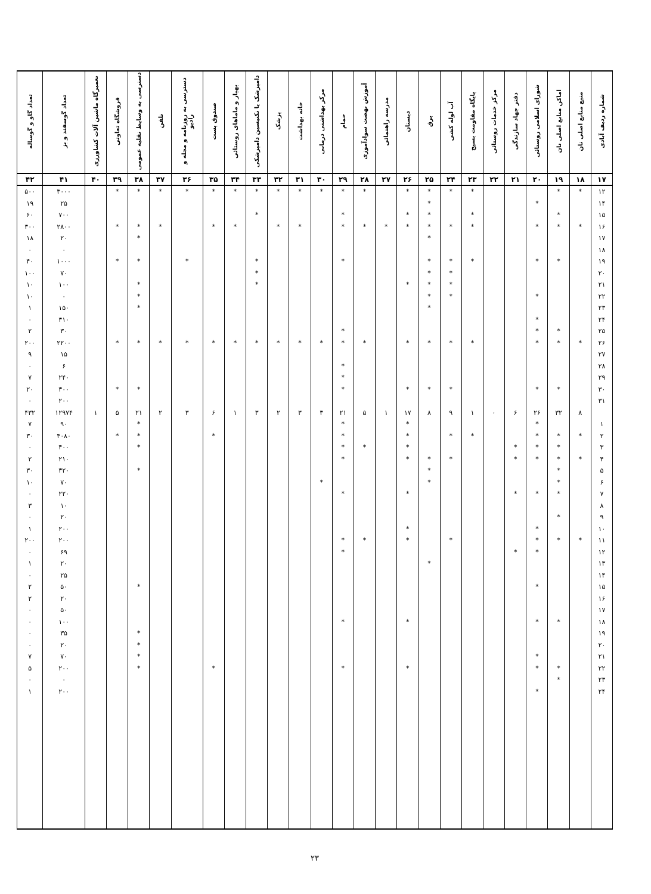| شماره ردیف آبادی | منبع منابع اصلی نان | اماکن منابع اصلی نان | شورای اسلامی روستائی | دفتر جهاد سازندگی | مرکز خدمات روستائی | پایگاه مقاومت بسیج | آب لوله کشی | برق | دبستان | مدرسه راهنمائی | آموزش نهضت سوادآموزی | حمام | مرکز بهداشتی درمانی | خانه بهداشت | پزشک | دامپزشک یا تکنیسین دامپزشکی | بهیار و ماماهای روستائی | صندوق پست | دسترسی به روزنامه و مجله و رادیو | تلفن | دسترسی به وسایط نقلیه عمومی | فروشگاه تعاونی | تعمیرگاه ماشین آلات کشاورزی | تعداد گوسفند و بز | تعداد گاو و گوساله |
| --- | --- | --- | --- | --- | --- | --- | --- | --- | --- | --- | --- | --- | --- | --- | --- | --- | --- | --- | --- | --- | --- | --- | --- | --- | --- |
| ۱۷ | ۱۸ | ۱۹ | ۲۰ | ۲۱ | ۲۲ | ۲۳ | ۲۴ | ۲۵ | ۲۶ | ۲۷ | ۲۸ | ۲۹ | ۳۰ | ۳۱ | ۳۲ | ۳۳ | ۳۴ | ۳۵ | ۳۶ | ۳۷ | ۳۸ | ۳۹ | ۴۰ | ۴۱ | ۴۲ |
| ۱۲ | * | * | | | | * | * | * | * | | * | * | * | * | * | * | * | * | * | * | * | * | | ۳۰۰۰ | ۵۰۰ |
| ۱۴ | | | * | | | | | * | | | | | | | | | | | | | | | | ۲۵ | ۱۹ |
| ۱۵ | | * | | | | * | | * | * | | | * | | | | * | | | | | | | | ۷۰۰ | ۶۰ |
| ۱۶ | * | * | * | | | * | * | * | * | * | * | * | | * | * | | * | * | | * | * | * | | ۲۸۰۰ | ۳۰۰ |
| ۱۷ | | | | | | | | * | | | | | | | | | | | | | * | | | ۲۰ | ۱۸ |
| ۱۸ | | | | | | | | | | | | | | | | | | | | | | | | ۰ | ۰ |
| ۱۹ | | * | * | | | * | * | * | | | | * | | | | * | | | * | | * | * | | ۱۰۰۰ | ۴۰ |
| ۲۰ | | | | | | | * | * | | | | | | | | * | | | | | | | | ۷۰ | ۱۰۰ |
| ۲۱ | | | | | | | * | * | * | | | | | | | * | | | | | * | | | ۱۰۰ | ۱۰ |
| ۲۲ | | | * | | | | * | * | | | | | | | | | | | | | * | | | ۰ | ۱۰ |
| ۲۳ | | | | | | | | * | | | | | | | | | | | | | * | | | ۱۵۰ | ۱ |
| ۲۴ | | | * | | | | | | | | | | | | | | | | | | | | | ۳۱۰ | ۰ |
| ۲۵ | | * | * | | | | | | | | | * | | | | | | | | | | | | ۳۰ | ۲ |
| ۲۶ | * | * | * | | | * | * | * | * | | * | * | * | * | * | * | * | * | * | * | * | * | | ۲۲۰۰ | ۲۰۰ |
| ۲۷ | | | | | | | | | | | | | | | | | | | | | | | | ۱۵ | ۹ |
| ۲۸ | | | | | | | | | | | | * | | | | | | | | | | | | ۶ | ۰ |
| ۲۹ | | | | | | | | | | | | * | | | | | | | | | | | | ۲۴۰ | ۷ |
| ۳۰ | | * | * | | | | * | * | * | | | * | | | | | | | | | * | * | | ۳۰۰ | ۲۰ |
| ۳۱ | | | | | | | | | | | | | | | | | | | | | | | | ۲۰۰ | ۰ |
| | ۸ | ۳۲ | ۲۶ | ۶ | ۰ | ۱ | ۹ | ۸ | ۱۷ | ۱ | ۵ | ۲۱ | ۳ | ۳ | ۲ | ۳ | ۱ | ۶ | ۳ | ۲ | ۲۱ | ۵ | ۱ | ۱۲۹۷۴ | ۴۳۲ |
| ۱ | | | * | | | | | | * | | | * | | | | | | | | | * | | | ۹۰ | ۷ |
| ۲ | * | * | * | | | * | * | | * | | | * | | | | | | * | | | * | * | | ۴۰۸۰ | ۳۰ |
| ۳ | | * | * | * | | | | | * | | * | * | | | | | | | | | * | | | ۴۰۰ | ۰ |
| ۴ | * | * | * | * | | | * | * | * | | | * | | | | | | | | | | | | ۲۱۰ | ۲ |
| ۵ | | * | | | | | | * | | | | | | | | | | | | | * | | | ۳۲۰ | ۳۰ |
| ۶ | | * | | | | | | * | | | | | * | | | | | | | | | | | ۷۰ | ۱۰ |
| ۷ | | * | * | * | | | | | * | | | * | | | | | | | | | | | | ۲۲۰ | ۰ |
| ۸ | | | | | | | | | | | | | | | | | | | | | | | | ۱۰ | ۳ |
| ۹ | | * | | | | | | | | | | | | | | | | | | | | | | ۲۰ | ۰ |
| ۱۰ | | | * | | | | | | * | | | | | | | | | | | | | | | ۲۰۰ | ۱ |
| ۱۱ | * | * | * | | | | * | | * | | * | * | | | | | | | | | | | | ۲۰۰ | ۲۰۰ |
| ۱۲ | | | * | * | | | | | | | | * | | | | | | | | | | | | ۶۹ | ۰ |
| ۱۳ | | | | | | | | * | | | | | | | | | | | | | | | | ۲۰ | ۱ |
| ۱۴ | | | | | | | | | | | | | | | | | | | | | | | | ۲۵ | ۰ |
| ۱۵ | | | * | | | | | | | | | | | | | | | | | | * | | | ۵۰ | ۲ |
| ۱۶ | | | | | | | | | | | | | | | | | | | | | | | | ۲۰ | ۲ |
| ۱۷ | | | | | | | | | | | | | | | | | | | | | | | | ۵۰ | ۰ |
| ۱۸ | | * | * | | | | | | * | | | * | | | | | | | | | | | | ۱۰۰ | ۰ |
| ۱۹ | | | | | | | | | | | | | | | | | | | | | * | | | ۳۵ | ۰ |
| ۲۰ | | | | | | | | | | | | | | | | | | | | | * | | | ۲۰ | ۰ |
| ۲۱ | | | * | | | | | | | | | | | | | | | | | | * | | | ۷۰ | ۷ |
| ۲۲ | | * | * | | | | | | * | | | * | | | | | | * | | | * | | | ۲۰۰ | ۵ |
| ۲۳ | | * | | | | | | | | | | | | | | | | | | | | | | ۰ | ۰ |
| ۲۴ | | | * | | | | | | | | | | | | | | | | | | | | | ۲۰۰ | ۱ |
۲۳